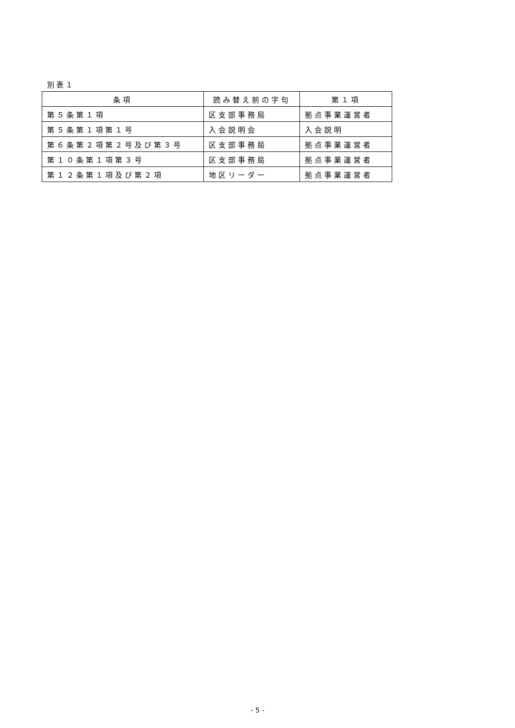別表１
| 条項 | 読み替え前の字句 | 第１項 |
| --- | --- | --- |
| 第５条第１項 | 区支部事務局 | 拠点事業運営者 |
| 第５条第１項第１号 | 入会説明会 | 入会説明 |
| 第６条第２項第２号及び第３号 | 区支部事務局 | 拠点事業運営者 |
| 第１０条第１項第３号 | 区支部事務局 | 拠点事業運営者 |
| 第１２条第１項及び第２項 | 地区リーダー | 拠点事業運営者 |
- 5 -